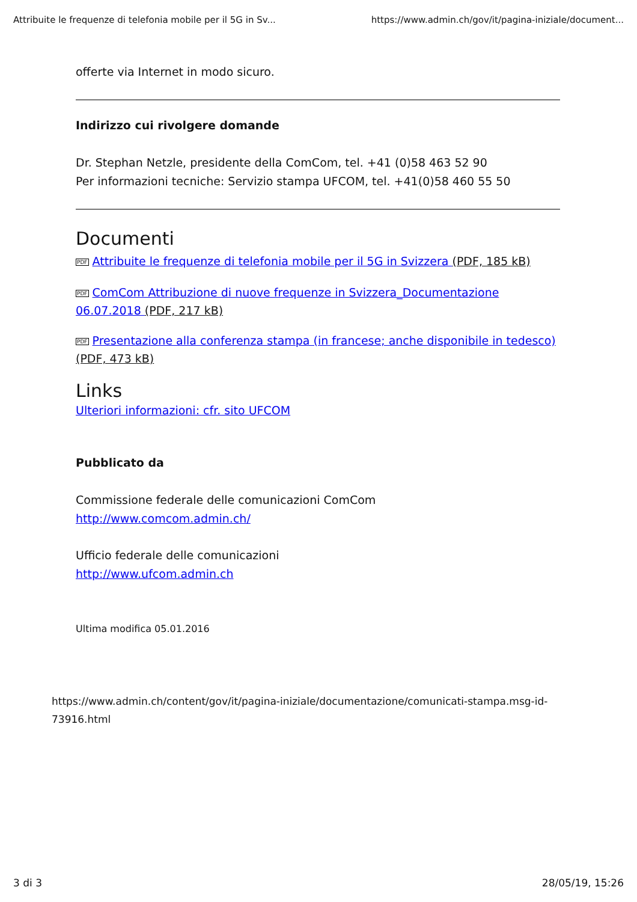Attribuite le frequenze di telefonia mobile per il 5G in Sv... https://www.admin.ch/gov/it/pagina-iniziale/document...
offerte via Internet in modo sicuro.
Indirizzo cui rivolgere domande
Dr. Stephan Netzle, presidente della ComCom, tel. +41 (0)58 463 52 90
Per informazioni tecniche: Servizio stampa UFCOM, tel. +41(0)58 460 55 50
Documenti
PDF Attribuite le frequenze di telefonia mobile per il 5G in Svizzera (PDF, 185 kB)
PDF ComCom Attribuzione di nuove frequenze in Svizzera_Documentazione 06.07.2018 (PDF, 217 kB)
PDF Presentazione alla conferenza stampa (in francese; anche disponibile in tedesco) (PDF, 473 kB)
Links
Ulteriori informazioni: cfr. sito UFCOM
Pubblicato da
Commissione federale delle comunicazioni ComCom
http://www.comcom.admin.ch/
Ufficio federale delle comunicazioni
http://www.ufcom.admin.ch
Ultima modifica 05.01.2016
https://www.admin.ch/content/gov/it/pagina-iniziale/documentazione/comunicati-stampa.msg-id-73916.html
3 di 3 28/05/19, 15:26